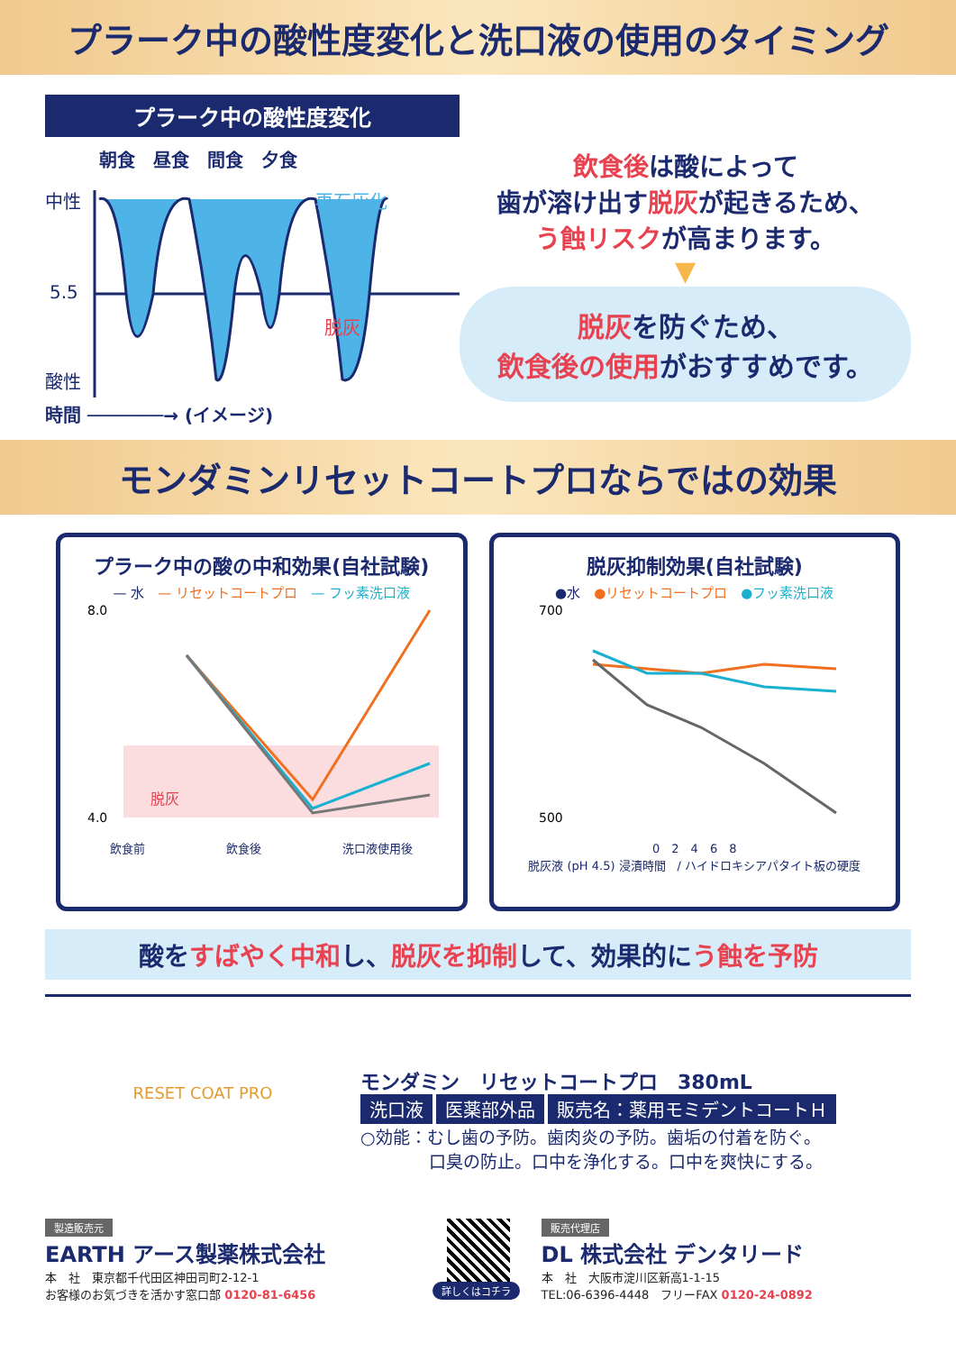プラーク中の酸性度変化と洗口液の使用のタイミング
プラーク中の酸性度変化
朝食　昼食　間食　夕食
中性
5.5
酸性
再石灰化
脱灰
時間 ───────→ (イメージ)
飲食後は酸によって
歯が溶け出す脱灰が起きるため、
う蝕リスクが高まります。
▼
脱灰を防ぐため、
飲食後の使用がおすすめです。
モンダミンリセットコートプロならではの効果
プラーク中の酸の中和効果(自社試験)
— 水　— リセットコートプロ　— フッ素洗口液
8.0
4.0
脱灰
飲食前 飲食後 洗口液使用後
脱灰抑制効果(自社試験)
●水　●リセットコートプロ　●フッ素洗口液
700
500
0　2　4　6　8
脱灰液 (pH 4.5) 浸漬時間　/ ハイドロキシアパタイト板の硬度
酸をすばやく中和し、脱灰を抑制して、効果的にう蝕を予防
RESET COAT PRO
モンダミン　リセットコートプロ　380mL
洗口液 医薬部外品 販売名：薬用モミデントコートＨ
○効能：むし歯の予防。歯肉炎の予防。歯垢の付着を防ぐ。
　　　　口臭の防止。口中を浄化する。口中を爽快にする。
製造販売元
EARTH アース製薬株式会社
本　社　東京都千代田区神田司町2-12-1
お客様のお気づきを活かす窓口部 0120-81-6456
詳しくはコチラ 販売代理店
DL 株式会社 デンタリード
本　社　大阪市淀川区新高1-1-15
TEL:06-6396-4448　フリーFAX 0120-24-0892